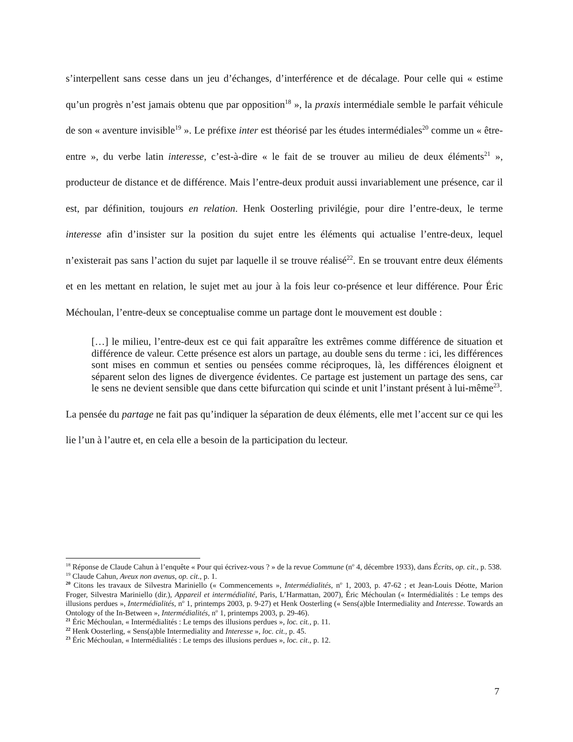s’interpellent sans cesse dans un jeu d’échanges, d’interférence et de décalage. Pour celle qui « estime qu’un progrès n’est jamais obtenu que par opposition<sup>18</sup> », la praxis intermédiale semble le parfait véhicule de son « aventure invisible<sup>19</sup> ». Le préfixe inter est théorisé par les études intermédiales<sup>20</sup> comme un « être-entre », du verbe latin interesse, c’est-à-dire « le fait de se trouver au milieu de deux éléments<sup>21</sup> », producteur de distance et de différence. Mais l’entre-deux produit aussi invariablement une présence, car il est, par définition, toujours en relation. Henk Oosterling privilégie, pour dire l’entre-deux, le terme interesse afin d’insister sur la position du sujet entre les éléments qui actualise l’entre-deux, lequel n’existerait pas sans l’action du sujet par laquelle il se trouve réalisé<sup>22</sup>. En se trouvant entre deux éléments et en les mettant en relation, le sujet met au jour à la fois leur co-présence et leur différence. Pour Éric Méchoulan, l’entre-deux se conceptualise comme un partage dont le mouvement est double :
[…] le milieu, l’entre-deux est ce qui fait apparaître les extrêmes comme différence de situation et différence de valeur. Cette présence est alors un partage, au double sens du terme : ici, les différences sont mises en commun et senties ou pensées comme réciproques, là, les différences éloignent et séparent selon des lignes de divergence évidentes. Ce partage est justement un partage des sens, car le sens ne devient sensible que dans cette bifurcation qui scinde et unit l’instant présent à lui-même<sup>23</sup>.
La pensée du partage ne fait pas qu’indiquer la séparation de deux éléments, elle met l’accent sur ce qui les lie l’un à l’autre et, en cela elle a besoin de la participation du lecteur.
<sup>18</sup> Réponse de Claude Cahun à l’enquête « Pour qui écrivez-vous ? » de la revue Commune (n<sup>o</sup> 4, décembre 1933), dans Écrits, op. cit., p. 538.
<sup>19</sup> Claude Cahun, Aveux non avenus, op. cit., p. 1.
<sup>20</sup> Citons les travaux de Silvestra Mariniello (« Commencements », Intermédialités, n<sup>o</sup> 1, 2003, p. 47-62 ; et Jean-Louis Déotte, Marion Froger, Silvestra Mariniello (dir.), Appareil et intermédialité, Paris, L’Harmattan, 2007), Éric Méchoulan (« Intermédialités : Le temps des illusions perdues », Intermédialités, n<sup>o</sup> 1, printemps 2003, p. 9-27) et Henk Oosterling (« Sens(a)ble Intermediality and Interesse. Towards an Ontology of the In-Between », Intermédialités, n<sup>o</sup> 1, printemps 2003, p. 29-46).
<sup>21</sup> Éric Méchoulan, « Intermédialités : Le temps des illusions perdues », loc. cit., p. 11.
<sup>22</sup> Henk Oosterling, « Sens(a)ble Intermediality and Interesse », loc. cit., p. 45.
<sup>23</sup> Éric Méchoulan, « Intermédialités : Le temps des illusions perdues », loc. cit., p. 12.
7